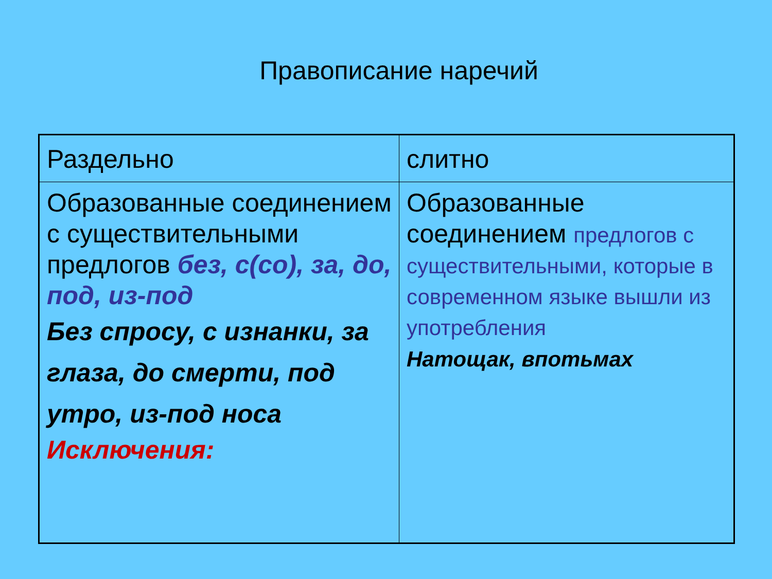Правописание наречий
| Раздельно | слитно |
| Образованные соединением с существительными предлогов без, с(со), за, до, под, из-под Без спросу, с изнанки, за глаза, до смерти, под утро, из-под носа Исключения: | Образованные соединением предлогов с существительными, которые в современном языке вышли из употребления Натощак, впотьмах |